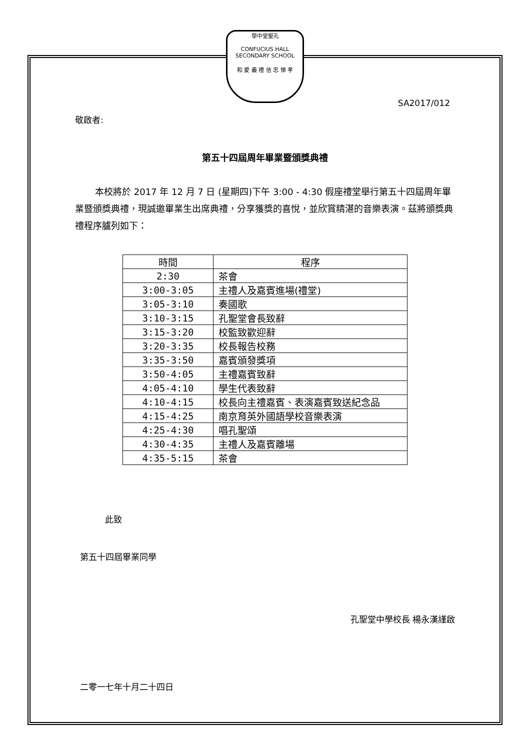學中堂聖孔
CONFUCIUS HALL SECONDARY SCHOOL
和 愛 義 禮 信 忠 悌 孝
SA2017/012
敬啟者:
第五十四屆周年畢業暨頒獎典禮
本校將於 2017 年 12 月 7 日 (星期四)下午 3:00 - 4:30 假座禮堂舉行第五十四屆周年畢業暨頒獎典禮，現誠邀畢業生出席典禮，分享獲獎的喜悅，並欣賞精湛的音樂表演。茲將頒獎典禮程序臚列如下：
| 時間 | 程序 |
| --- | --- |
| 2:30 | 茶會 |
| 3:00-3:05 | 主禮人及嘉賓進場(禮堂) |
| 3:05-3:10 | 奏國歌 |
| 3:10-3:15 | 孔聖堂會長致辭 |
| 3:15-3:20 | 校監致歡迎辭 |
| 3:20-3:35 | 校長報告校務 |
| 3:35-3:50 | 嘉賓頒發獎項 |
| 3:50-4:05 | 主禮嘉賓致辭 |
| 4:05-4:10 | 學生代表致辭 |
| 4:10-4:15 | 校長向主禮嘉賓、表演嘉賓致送紀念品 |
| 4:15-4:25 | 南京育英外國語學校音樂表演 |
| 4:25-4:30 | 唱孔聖頌 |
| 4:30-4:35 | 主禮人及嘉賓離場 |
| 4:35-5:15 | 茶會 |
此致
第五十四屆畢業同學
孔聖堂中學校長 楊永漢謹啟
二零一七年十月二十四日